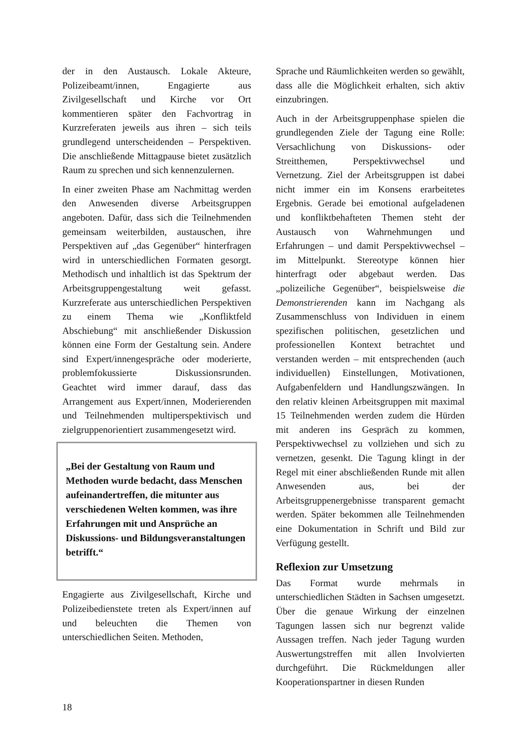der in den Austausch. Lokale Akteure, Polizeibeamt/innen, Engagierte aus Zivilgesellschaft und Kirche vor Ort kommentieren später den Fachvortrag in Kurzreferaten jeweils aus ihren – sich teils grundlegend unterscheidenden – Perspektiven. Die anschließende Mittagpause bietet zusätzlich Raum zu sprechen und sich kennenzulernen.
In einer zweiten Phase am Nachmittag werden den Anwesenden diverse Arbeitsgruppen angeboten. Dafür, dass sich die Teilnehmenden gemeinsam weiterbilden, austauschen, ihre Perspektiven auf „das Gegenüber“ hinterfragen wird in unterschiedlichen Formaten gesorgt. Methodisch und inhaltlich ist das Spektrum der Arbeitsgruppengestaltung weit gefasst. Kurzreferate aus unterschiedlichen Perspektiven zu einem Thema wie „Konfliktfeld Abschiebung“ mit anschließender Diskussion können eine Form der Gestaltung sein. Andere sind Expert/innengespräche oder moderierte, problemfokussierte Diskussionsrunden. Geachtet wird immer darauf, dass das Arrangement aus Expert/innen, Moderierenden und Teilnehmenden multiperspektivisch und zielgruppenorientiert zusammengesetzt wird.
„Bei der Gestaltung von Raum und Methoden wurde bedacht, dass Menschen aufeinandertreffen, die mitunter aus verschiedenen Welten kommen, was ihre Erfahrungen mit und Ansprüche an Diskussions- und Bildungsveranstaltungen betrifft.“
Engagierte aus Zivilgesellschaft, Kirche und Polizeibedienstete treten als Expert/innen auf und beleuchten die Themen von unterschiedlichen Seiten. Methoden,
Sprache und Räumlichkeiten werden so gewählt, dass alle die Möglichkeit erhalten, sich aktiv einzubringen.
Auch in der Arbeitsgruppenphase spielen die grundlegenden Ziele der Tagung eine Rolle: Versachlichung von Diskussions- oder Streitthemen, Perspektivwechsel und Vernetzung. Ziel der Arbeitsgruppen ist dabei nicht immer ein im Konsens erarbeitetes Ergebnis. Gerade bei emotional aufgeladenen und konfliktbehafteten Themen steht der Austausch von Wahrnehmungen und Erfahrungen – und damit Perspektivwechsel – im Mittelpunkt. Stereotype können hier hinterfragt oder abgebaut werden. Das „polizeiliche Gegenüber“, beispielsweise die Demonstrierenden kann im Nachgang als Zusammenschluss von Individuen in einem spezifischen politischen, gesetzlichen und professionellen Kontext betrachtet und verstanden werden – mit entsprechenden (auch individuellen) Einstellungen, Motivationen, Aufgabenfeldern und Handlungszwängen. In den relativ kleinen Arbeitsgruppen mit maximal 15 Teilnehmenden werden zudem die Hürden mit anderen ins Gespräch zu kommen, Perspektivwechsel zu vollziehen und sich zu vernetzen, gesenkt. Die Tagung klingt in der Regel mit einer abschließenden Runde mit allen Anwesenden aus, bei der Arbeitsgruppenergebnisse transparent gemacht werden. Später bekommen alle Teilnehmenden eine Dokumentation in Schrift und Bild zur Verfügung gestellt.
Reflexion zur Umsetzung
Das Format wurde mehrmals in unterschiedlichen Städten in Sachsen umgesetzt. Über die genaue Wirkung der einzelnen Tagungen lassen sich nur begrenzt valide Aussagen treffen. Nach jeder Tagung wurden Auswertungstreffen mit allen Involvierten durchgeführt. Die Rückmeldungen aller Kooperationspartner in diesen Runden
18